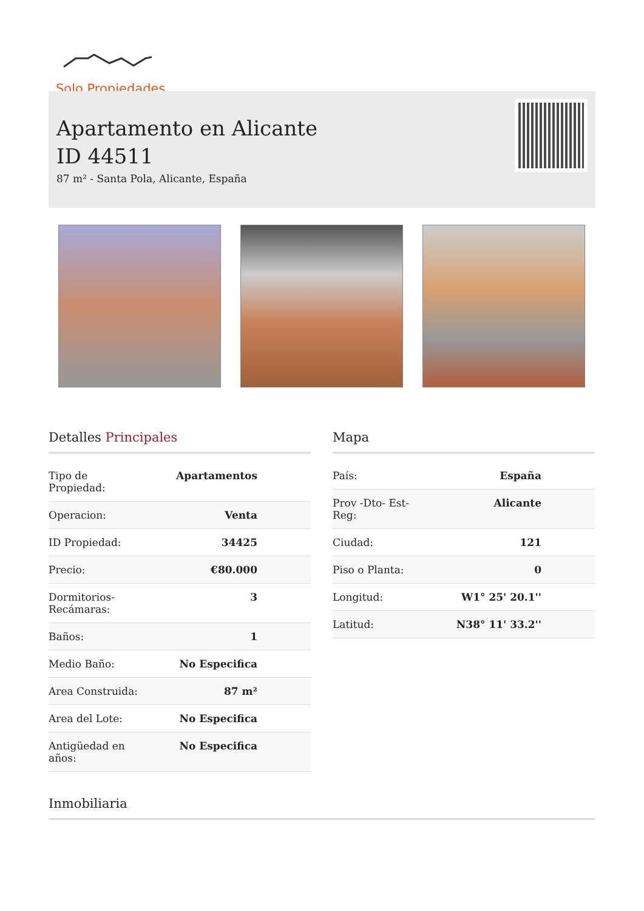Solo Propiedades
Apartamento en Alicante
ID 44511
87 m² - Santa Pola, Alicante, España
Detalles Principales
| Tipo de Propiedad: | Apartamentos |
| Operacion: | Venta |
| ID Propiedad: | 34425 |
| Precio: | €80.000 |
| Dormitorios- Recámaras: | 3 |
| Baños: | 1 |
| Medio Baño: | No Especifica |
| Area Construida: | 87 m² |
| Area del Lote: | No Especifica |
| Antigüedad en años: | No Especifica |
Mapa
| País: | España |
| Prov -Dto- Est- Reg: | Alicante |
| Ciudad: | 121 |
| Piso o Planta: | 0 |
| Longitud: | W1° 25' 20.1'' |
| Latitud: | N38° 11' 33.2'' |
Inmobiliaria